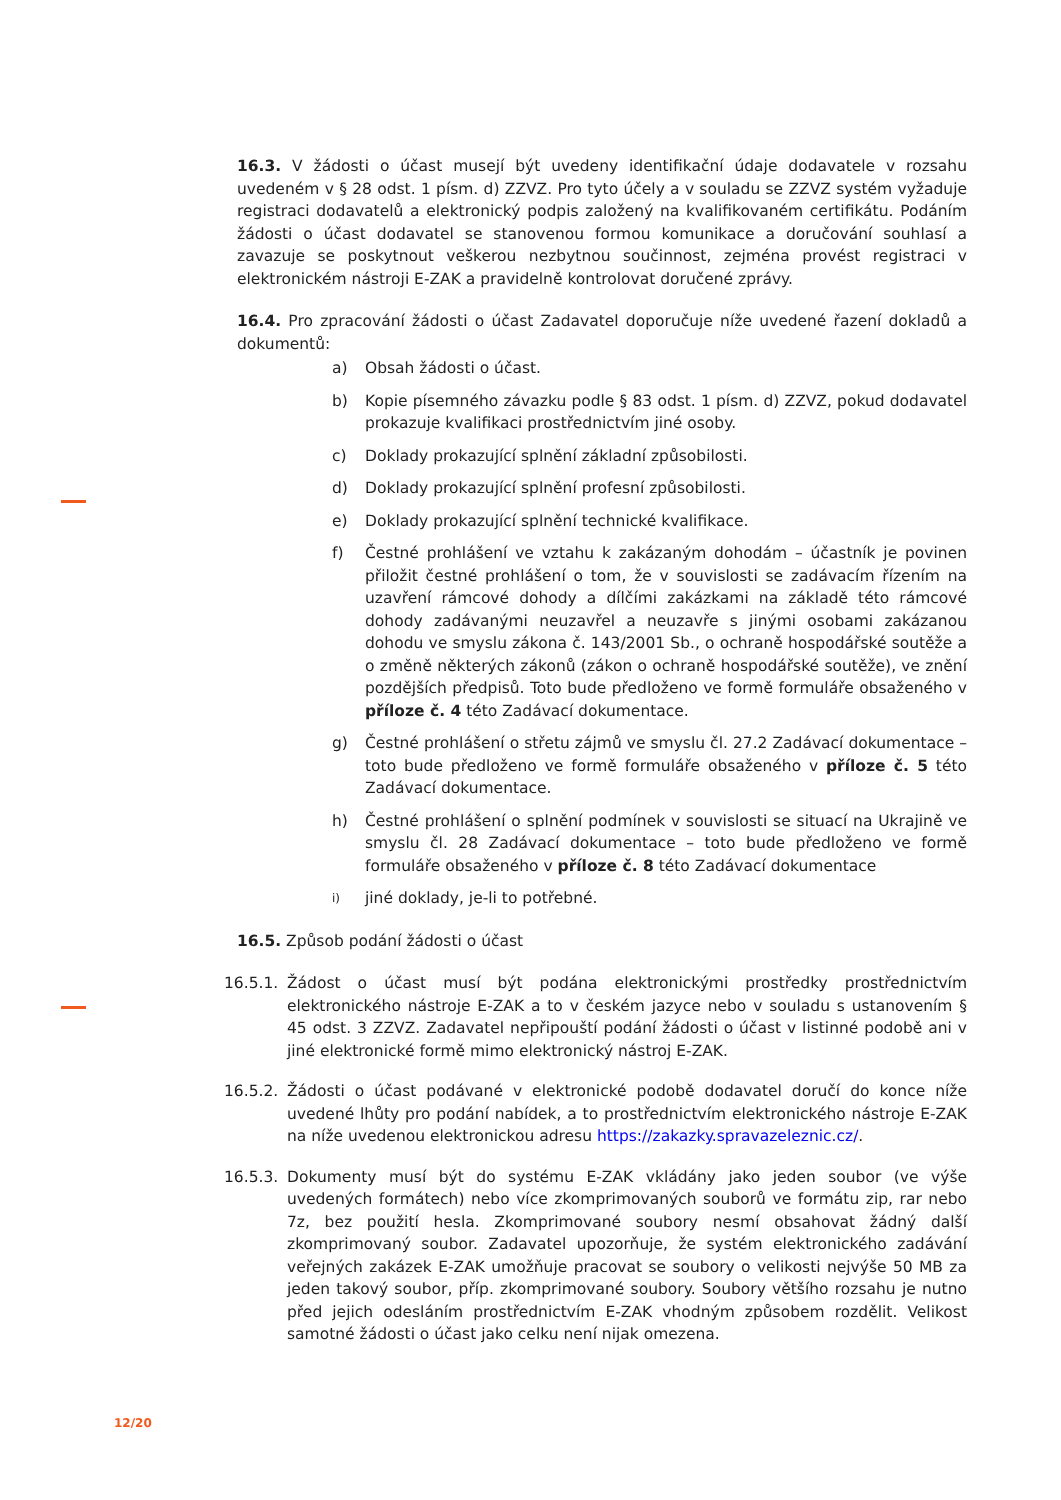16.3. V žádosti o účast musejí být uvedeny identifikační údaje dodavatele v rozsahu uvedeném v § 28 odst. 1 písm. d) ZZVZ. Pro tyto účely a v souladu se ZZVZ systém vyžaduje registraci dodavatelů a elektronický podpis založený na kvalifikovaném certifikátu. Podáním žádosti o účast dodavatel se stanovenou formou komunikace a doručování souhlasí a zavazuje se poskytnout veškerou nezbytnou součinnost, zejména provést registraci v elektronickém nástroji E-ZAK a pravidelně kontrolovat doručené zprávy.
16.4. Pro zpracování žádosti o účast Zadavatel doporučuje níže uvedené řazení dokladů a dokumentů:
a) Obsah žádosti o účast.
b) Kopie písemného závazku podle § 83 odst. 1 písm. d) ZZVZ, pokud dodavatel prokazuje kvalifikaci prostřednictvím jiné osoby.
c) Doklady prokazující splnění základní způsobilosti.
d) Doklady prokazující splnění profesní způsobilosti.
e) Doklady prokazující splnění technické kvalifikace.
f) Čestné prohlášení ve vztahu k zakázaným dohodám – účastník je povinen přiložit čestné prohlášení o tom, že v souvislosti se zadávacím řízením na uzavření rámcové dohody a dílčími zakázkami na základě této rámcové dohody zadávanými neuzavřel a neuzavře s jinými osobami zakázanou dohodu ve smyslu zákona č. 143/2001 Sb., o ochraně hospodářské soutěže a o změně některých zákonů (zákon o ochraně hospodářské soutěže), ve znění pozdějších předpisů. Toto bude předloženo ve formě formuláře obsaženého v příloze č. 4 této Zadávací dokumentace.
g) Čestné prohlášení o střetu zájmů ve smyslu čl. 27.2 Zadávací dokumentace – toto bude předloženo ve formě formuláře obsaženého v příloze č. 5 této Zadávací dokumentace.
h) Čestné prohlášení o splnění podmínek v souvislosti se situací na Ukrajině ve smyslu čl. 28 Zadávací dokumentace – toto bude předloženo ve formě formuláře obsaženého v příloze č. 8 této Zadávací dokumentace
i) jiné doklady, je-li to potřebné.
16.5. Způsob podání žádosti o účast
16.5.1. Žádost o účast musí být podána elektronickými prostředky prostřednictvím elektronického nástroje E-ZAK a to v českém jazyce nebo v souladu s ustanovením § 45 odst. 3 ZZVZ. Zadavatel nepřipouští podání žádosti o účast v listinné podobě ani v jiné elektronické formě mimo elektronický nástroj E-ZAK.
16.5.2. Žádosti o účast podávané v elektronické podobě dodavatel doručí do konce níže uvedené lhůty pro podání nabídek, a to prostřednictvím elektronického nástroje E-ZAK na níže uvedenou elektronickou adresu https://zakazky.spravazeleznic.cz/.
16.5.3. Dokumenty musí být do systému E-ZAK vkládány jako jeden soubor (ve výše uvedených formátech) nebo více zkomprimovaných souborů ve formátu zip, rar nebo 7z, bez použití hesla. Zkomprimované soubory nesmí obsahovat žádný další zkomprimovaný soubor. Zadavatel upozorňuje, že systém elektronického zadávání veřejných zakázek E-ZAK umožňuje pracovat se soubory o velikosti nejvýše 50 MB za jeden takový soubor, příp. zkomprimované soubory. Soubory většího rozsahu je nutno před jejich odesláním prostřednictvím E-ZAK vhodným způsobem rozdělit. Velikost samotné žádosti o účast jako celku není nijak omezena.
12/20